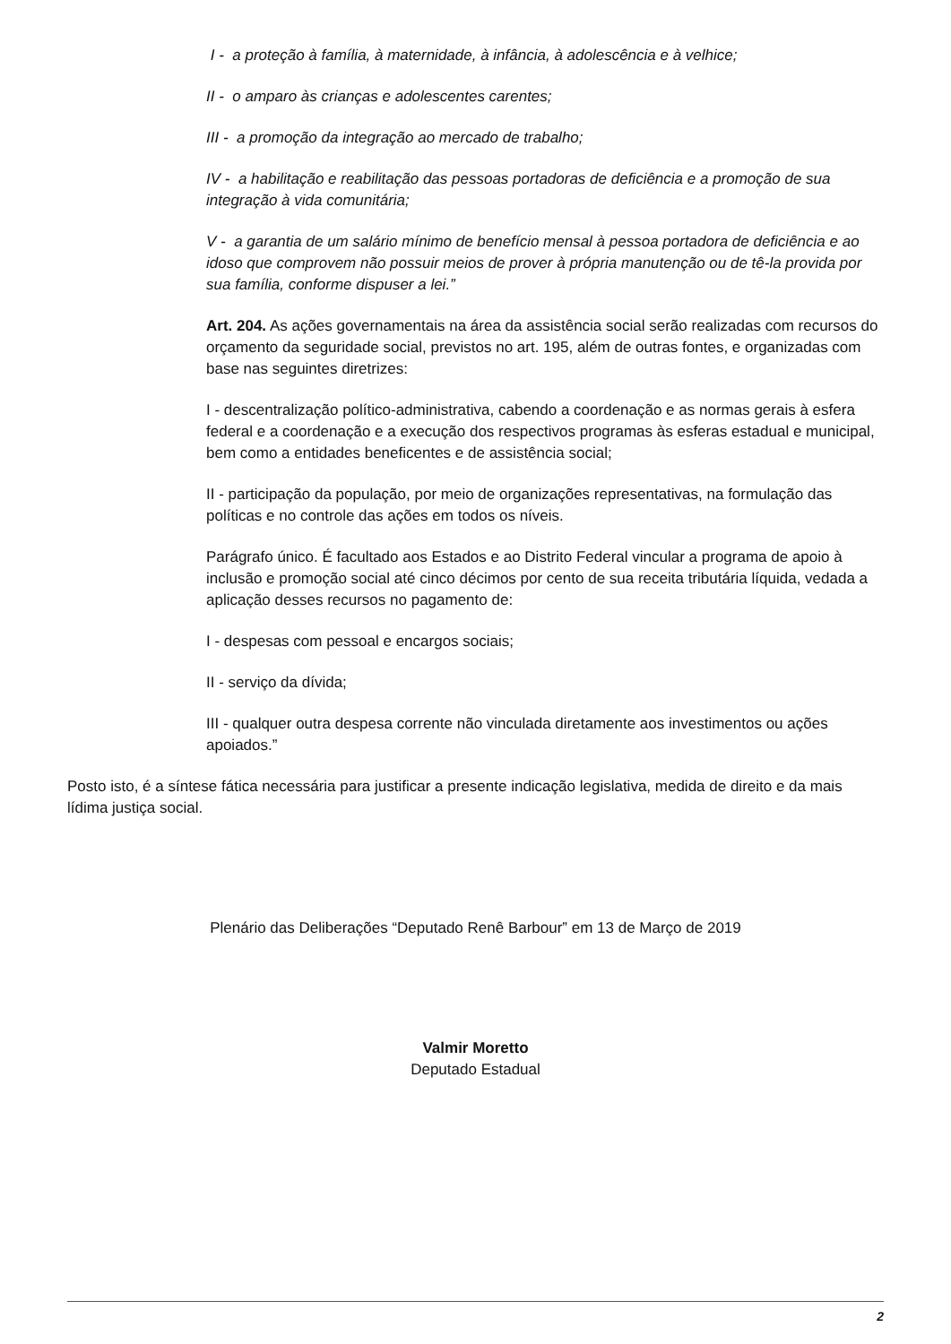I - a proteção à família, à maternidade, à infância, à adolescência e à velhice;
II - o amparo às crianças e adolescentes carentes;
III - a promoção da integração ao mercado de trabalho;
IV - a habilitação e reabilitação das pessoas portadoras de deficiência e a promoção de sua integração à vida comunitária;
V - a garantia de um salário mínimo de benefício mensal à pessoa portadora de deficiência e ao idoso que comprovem não possuir meios de prover à própria manutenção ou de tê-la provida por sua família, conforme dispuser a lei.”
Art. 204. As ações governamentais na área da assistência social serão realizadas com recursos do orçamento da seguridade social, previstos no art. 195, além de outras fontes, e organizadas com base nas seguintes diretrizes:
I - descentralização político-administrativa, cabendo a coordenação e as normas gerais à esfera federal e a coordenação e a execução dos respectivos programas às esferas estadual e municipal, bem como a entidades beneficentes e de assistência social;
II - participação da população, por meio de organizações representativas, na formulação das políticas e no controle das ações em todos os níveis.
Parágrafo único. É facultado aos Estados e ao Distrito Federal vincular a programa de apoio à inclusão e promoção social até cinco décimos por cento de sua receita tributária líquida, vedada a aplicação desses recursos no pagamento de:
I - despesas com pessoal e encargos sociais;
II - serviço da dívida;
III - qualquer outra despesa corrente não vinculada diretamente aos investimentos ou ações apoiados.”
Posto isto, é a síntese fática necessária para justificar a presente indicação legislativa, medida de direito e da mais lídima justiça social.
Plenário das Deliberações “Deputado Renê Barbour” em 13 de Março de 2019
Valmir Moretto
Deputado Estadual
2